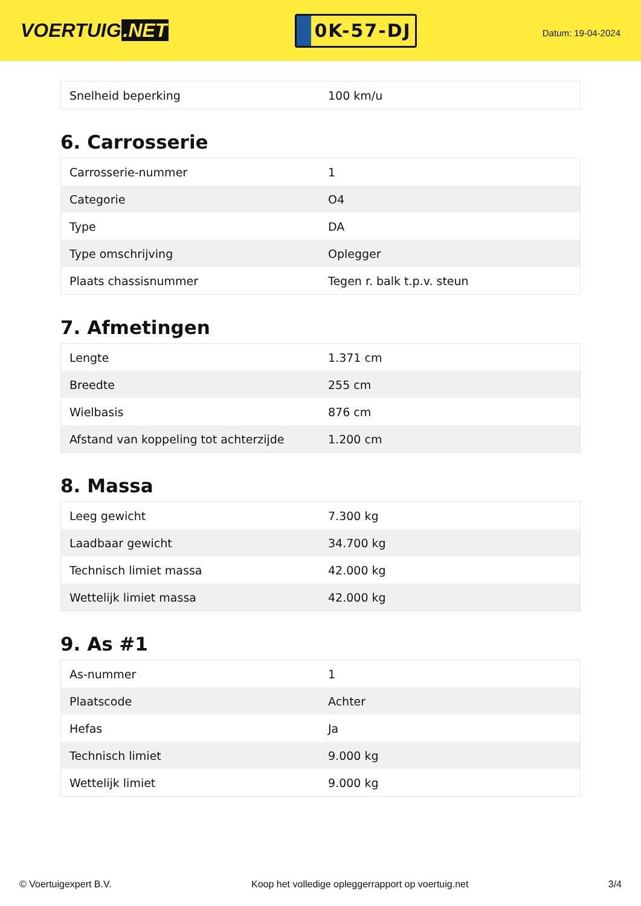VOERTUIG.NET
0K-57-DJ
Datum: 19-04-2024
| Snelheid beperking | 100 km/u |
6. Carrosserie
| Carrosserie-nummer | 1 |
| Categorie | O4 |
| Type | DA |
| Type omschrijving | Oplegger |
| Plaats chassisnummer | Tegen r. balk t.p.v. steun |
7. Afmetingen
| Lengte | 1.371 cm |
| Breedte | 255 cm |
| Wielbasis | 876 cm |
| Afstand van koppeling tot achterzijde | 1.200 cm |
8. Massa
| Leeg gewicht | 7.300 kg |
| Laadbaar gewicht | 34.700 kg |
| Technisch limiet massa | 42.000 kg |
| Wettelijk limiet massa | 42.000 kg |
9. As #1
| As-nummer | 1 |
| Plaatscode | Achter |
| Hefas | Ja |
| Technisch limiet | 9.000 kg |
| Wettelijk limiet | 9.000 kg |
© Voertuigexpert B.V. Koop het volledige opleggerrapport op voertuig.net 3/4